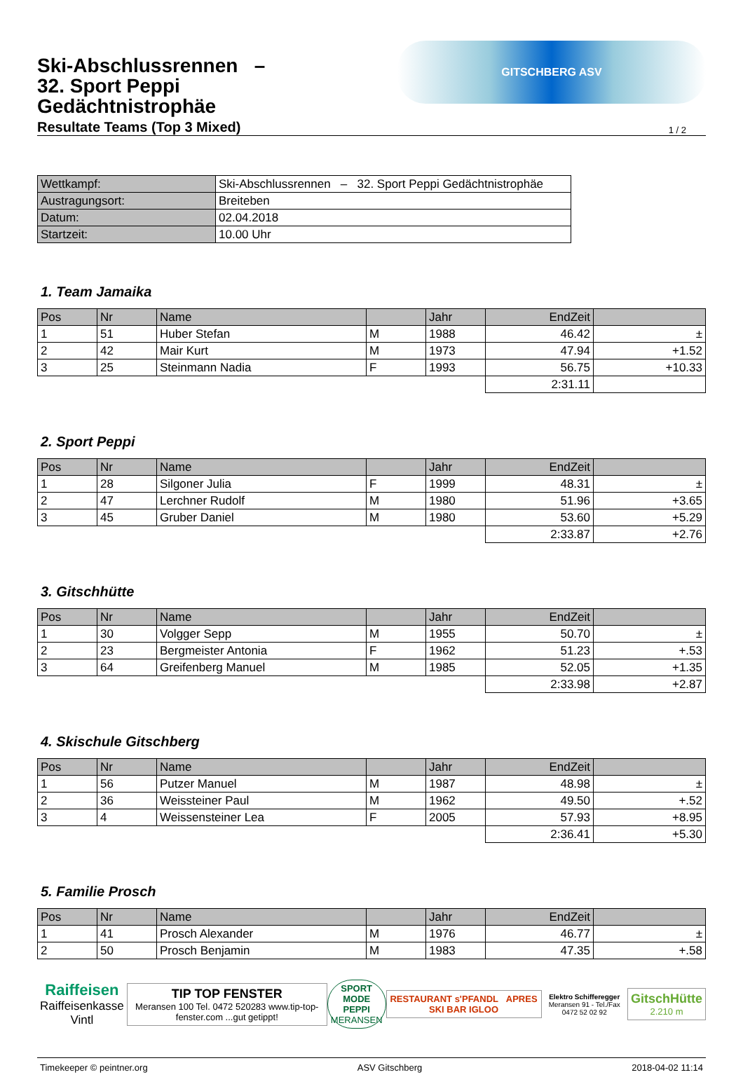Ski-Abschlussrennen –
32. Sport Peppi
Gedächtnistrophäe
Resultate Teams (Top 3 Mixed)
GITSCHBERG ASV
1 / 2
| Wettkampf: | Ski-Abschlussrennen – 32. Sport Peppi Gedächtnistrophäe |
| Austragungsort: | Breiteben |
| Datum: | 02.04.2018 |
| Startzeit: | 10.00 Uhr |
1. Team Jamaika
| Pos | Nr | Name | | Jahr | EndZeit | |
| --- | --- | --- | --- | --- | --- | --- |
| 1 | 51 | Huber Stefan | M | 1988 | 46.42 | ± |
| 2 | 42 | Mair Kurt | M | 1973 | 47.94 | +1.52 |
| 3 | 25 | Steinmann Nadia | F | 1993 | 56.75 | +10.33 |
| | | | | | 2:31.11 | |
2. Sport Peppi
| Pos | Nr | Name | | Jahr | EndZeit | |
| --- | --- | --- | --- | --- | --- | --- |
| 1 | 28 | Silgoner Julia | F | 1999 | 48.31 | ± |
| 2 | 47 | Lerchner Rudolf | M | 1980 | 51.96 | +3.65 |
| 3 | 45 | Gruber Daniel | M | 1980 | 53.60 | +5.29 |
| | | | | | 2:33.87 | +2.76 |
3. Gitschhütte
| Pos | Nr | Name | | Jahr | EndZeit | |
| --- | --- | --- | --- | --- | --- | --- |
| 1 | 30 | Volgger Sepp | M | 1955 | 50.70 | ± |
| 2 | 23 | Bergmeister Antonia | F | 1962 | 51.23 | +.53 |
| 3 | 64 | Greifenberg Manuel | M | 1985 | 52.05 | +1.35 |
| | | | | | 2:33.98 | +2.87 |
4. Skischule Gitschberg
| Pos | Nr | Name | | Jahr | EndZeit | |
| --- | --- | --- | --- | --- | --- | --- |
| 1 | 56 | Putzer Manuel | M | 1987 | 48.98 | ± |
| 2 | 36 | Weissteiner Paul | M | 1962 | 49.50 | +.52 |
| 3 | 4 | Weissensteiner Lea | F | 2005 | 57.93 | +8.95 |
| | | | | | 2:36.41 | +5.30 |
5. Familie Prosch
| Pos | Nr | Name | | Jahr | EndZeit | |
| --- | --- | --- | --- | --- | --- | --- |
| 1 | 41 | Prosch Alexander | M | 1976 | 46.77 | ± |
| 2 | 50 | Prosch Benjamin | M | 1983 | 47.35 | +.58 |
Raiffeisen
Raiffeisenkasse Vintl
TIP TOP FENSTER
Meransen 100 Tel. 0472 520283 www.tip-top-fenster.com ...gut getippt!
SPORT MODE
PEPPI
MERANSEN
RESTAURANT s'PFANDL APRES SKI BAR IGLOO
Elektro Schifferegger
Meransen 91 - Tel./Fax 0472 52 02 92
GitschHütte
2.210 m
Timekeeper © peintner.org ASV Gitschberg 2018-04-02 11:14